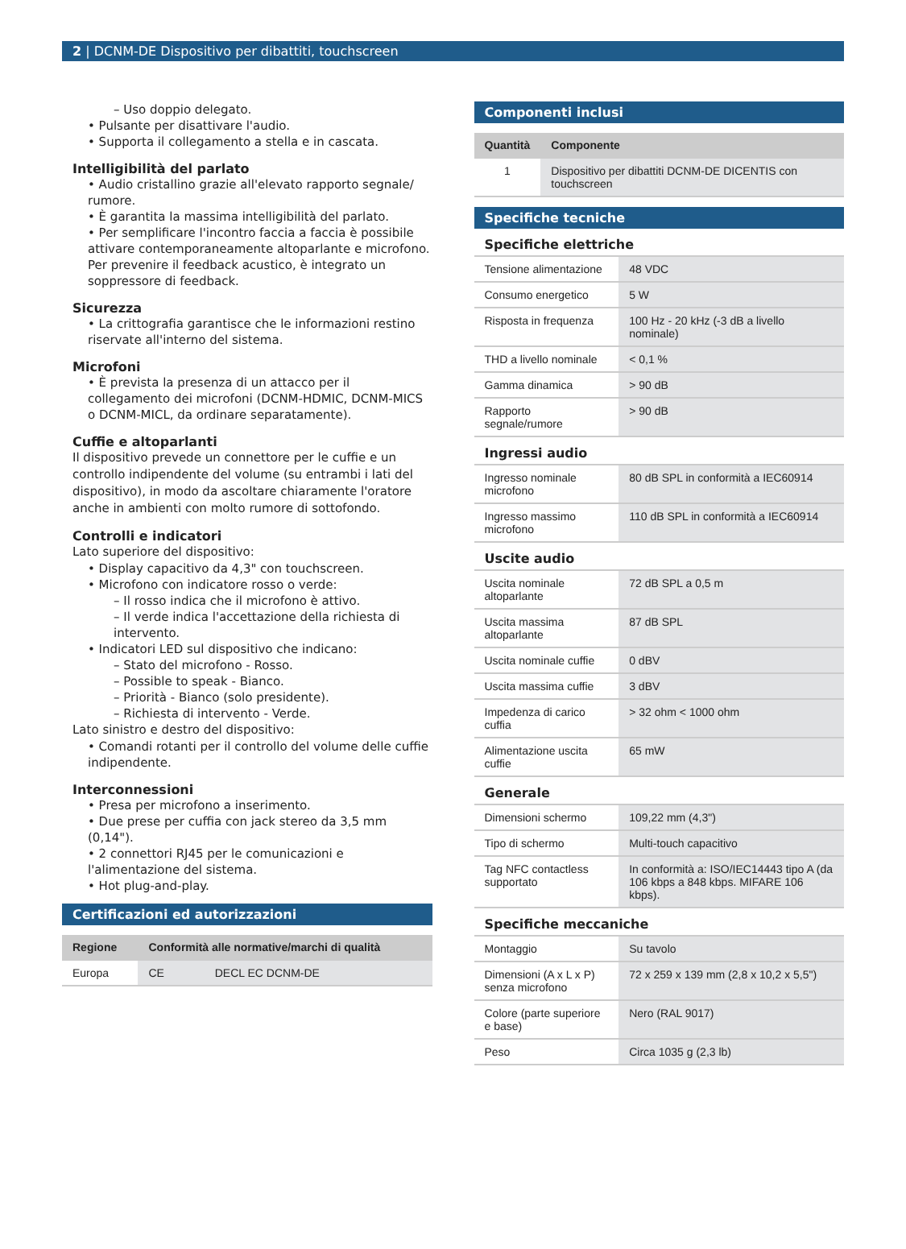2 | DCNM-DE Dispositivo per dibattiti, touchscreen
– Uso doppio delegato.
• Pulsante per disattivare l'audio.
• Supporta il collegamento a stella e in cascata.
Intelligibilità del parlato
• Audio cristallino grazie all'elevato rapporto segnale/ rumore.
• È garantita la massima intelligibilità del parlato.
• Per semplificare l'incontro faccia a faccia è possibile attivare contemporaneamente altoparlante e microfono. Per prevenire il feedback acustico, è integrato un soppressore di feedback.
Sicurezza
• La crittografia garantisce che le informazioni restino riservate all'interno del sistema.
Microfoni
• È prevista la presenza di un attacco per il collegamento dei microfoni (DCNM-HDMIC, DCNM-MICS o DCNM-MICL, da ordinare separatamente).
Cuffie e altoparlanti
Il dispositivo prevede un connettore per le cuffie e un controllo indipendente del volume (su entrambi i lati del dispositivo), in modo da ascoltare chiaramente l'oratore anche in ambienti con molto rumore di sottofondo.
Controlli e indicatori
Lato superiore del dispositivo:
• Display capacitivo da 4,3" con touchscreen.
• Microfono con indicatore rosso o verde:
– Il rosso indica che il microfono è attivo.
– Il verde indica l'accettazione della richiesta di intervento.
• Indicatori LED sul dispositivo che indicano:
– Stato del microfono - Rosso.
– Possible to speak - Bianco.
– Priorità - Bianco (solo presidente).
– Richiesta di intervento - Verde.
Lato sinistro e destro del dispositivo:
• Comandi rotanti per il controllo del volume delle cuffie indipendente.
Interconnessioni
• Presa per microfono a inserimento.
• Due prese per cuffia con jack stereo da 3,5 mm (0,14").
• 2 connettori RJ45 per le comunicazioni e l'alimentazione del sistema.
• Hot plug-and-play.
Certificazioni ed autorizzazioni
| Regione | Conformità alle normative/marchi di qualità | |
| --- | --- | --- |
| Europa | CE | DECL EC DCNM-DE |
Componenti inclusi
| Quantità | Componente |
| --- | --- |
| 1 | Dispositivo per dibattiti DCNM-DE DICENTIS con touchscreen |
Specifiche tecniche
| Specifiche elettriche | |
| Tensione alimentazione | 48 VDC |
| Consumo energetico | 5 W |
| Risposta in frequenza | 100 Hz - 20 kHz (-3 dB a livello nominale) |
| THD a livello nominale | < 0,1 % |
| Gamma dinamica | > 90 dB |
| Rapporto segnale/rumore | > 90 dB |
| Ingressi audio | |
| Ingresso nominale microfono | 80 dB SPL in conformità a IEC60914 |
| Ingresso massimo microfono | 110 dB SPL in conformità a IEC60914 |
| Uscite audio | |
| Uscita nominale altoparlante | 72 dB SPL a 0,5 m |
| Uscita massima altoparlante | 87 dB SPL |
| Uscita nominale cuffie | 0 dBV |
| Uscita massima cuffie | 3 dBV |
| Impedenza di carico cuffia | > 32 ohm < 1000 ohm |
| Alimentazione uscita cuffie | 65 mW |
| Generale | |
| Dimensioni schermo | 109,22 mm (4,3") |
| Tipo di schermo | Multi-touch capacitivo |
| Tag NFC contactless supportato | In conformità a: ISO/IEC14443 tipo A (da 106 kbps a 848 kbps. MIFARE 106 kbps). |
| Specifiche meccaniche | |
| Montaggio | Su tavolo |
| Dimensioni (A x L x P) senza microfono | 72 x 259 x 139 mm (2,8 x 10,2 x 5,5") |
| Colore (parte superiore e base) | Nero (RAL 9017) |
| Peso | Circa 1035 g (2,3 lb) |